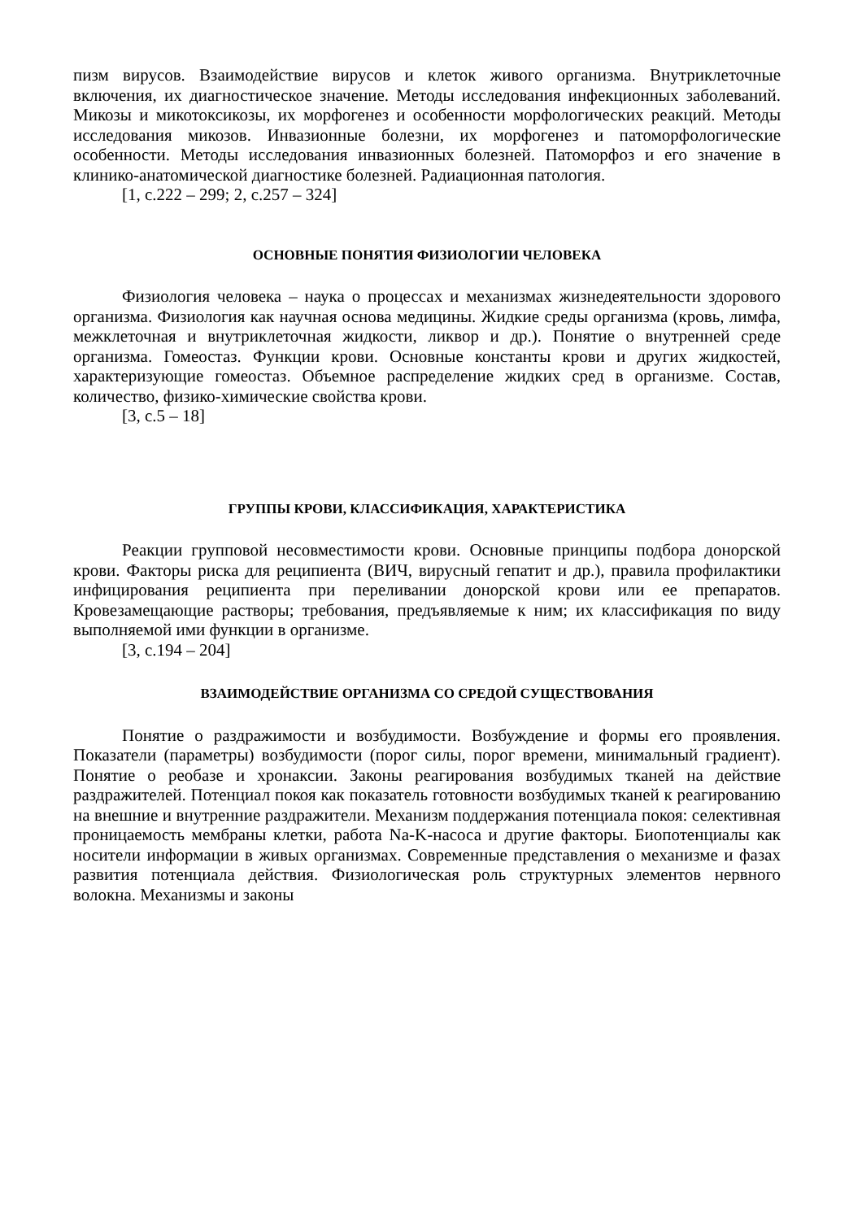пизм вирусов. Взаимодействие вирусов и клеток живого организма. Внутриклеточные включения, их диагностическое значение. Методы исследования инфекционных заболеваний. Микозы и микотоксикозы, их морфогенез и особенности морфологических реакций. Методы исследования микозов. Инвазионные болезни, их морфогенез и патоморфологические особенности. Методы исследования инвазионных болезней. Патоморфоз и его значение в клинико-анатомической диагностике болезней. Радиационная патология.
[1, с.222 – 299; 2, с.257 – 324]
ОСНОВНЫЕ ПОНЯТИЯ ФИЗИОЛОГИИ ЧЕЛОВЕКА
Физиология человека – наука о процессах и механизмах жизнедеятельности здорового организма. Физиология как научная основа медицины. Жидкие среды организма (кровь, лимфа, межклеточная и внутриклеточная жидкости, ликвор и др.). Понятие о внутренней среде организма. Гомеостаз. Функции крови. Основные константы крови и других жидкостей, характеризующие гомеостаз. Объемное распределение жидких сред в организме. Состав, количество, физико-химические свойства крови.
[3, с.5 – 18]
ГРУППЫ КРОВИ, КЛАССИФИКАЦИЯ, ХАРАКТЕРИСТИКА
Реакции групповой несовместимости крови. Основные принципы подбора донорской крови. Факторы риска для реципиента (ВИЧ, вирусный гепатит и др.), правила профилактики инфицирования реципиента при переливании донорской крови или ее препаратов. Кровезамещающие растворы; требования, предъявляемые к ним; их классификация по виду выполняемой ими функции в организме.
[3, с.194 – 204]
ВЗАИМОДЕЙСТВИЕ ОРГАНИЗМА СО СРЕДОЙ СУЩЕСТВОВАНИЯ
Понятие о раздражимости и возбудимости. Возбуждение и формы его проявления. Показатели (параметры) возбудимости (порог силы, порог времени, минимальный градиент). Понятие о реобазе и хронаксии. Законы реагирования возбудимых тканей на действие раздражителей. Потенциал покоя как показатель готовности возбудимых тканей к реагированию на внешние и внутренние раздражители. Механизм поддержания потенциала покоя: селективная проницаемость мембраны клетки, работа Na-K-насоса и другие факторы. Биопотенциалы как носители информации в живых организмах. Современные представления о механизме и фазах развития потенциала действия. Физиологическая роль структурных элементов нервного волокна. Механизмы и законы